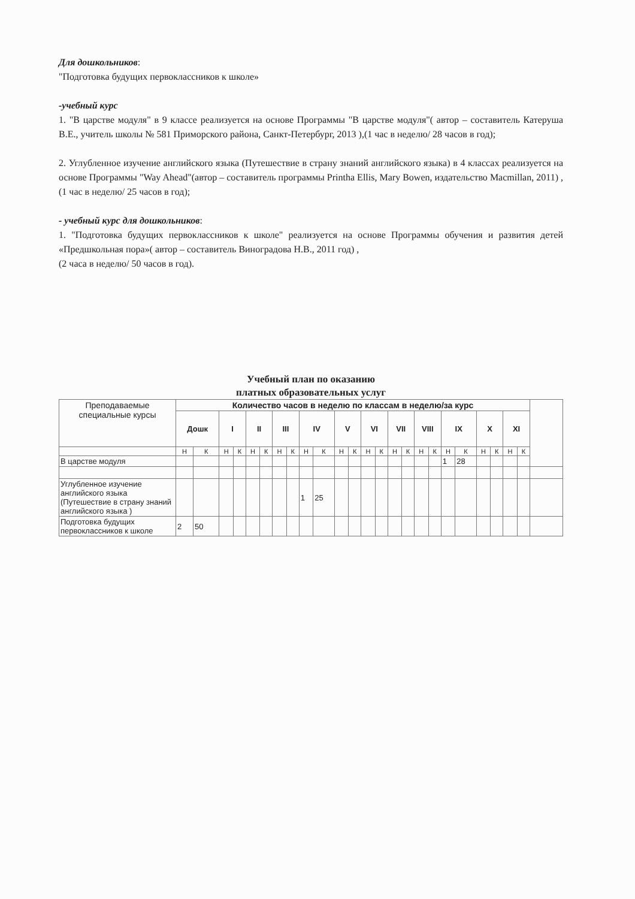Для дошкольников:
"Подготовка будущих первоклассников к школе»
-учебный курс
1. "В царстве модуля" в 9 классе реализуется на основе Программы "В царстве модуля"( автор – составитель Катеруша В.Е., учитель школы № 581 Приморского района, Санкт-Петербург, 2013 ),(1 час в неделю/ 28 часов в год);
2. Углубленное изучение английского языка (Путешествие в страну знаний английского языка) в 4 классах реализуется на основе Программы "Way Ahead"(автор – составитель программы Printha Ellis, Mary Bowen, издательство Macmillan, 2011) ,(1 час в неделю/ 25 часов в год);
- учебный курс для дошкольников:
1. "Подготовка будущих первоклассников к школе" реализуется на основе Программы обучения и развития детей «Предшкольная пора»( автор – составитель Виноградова Н.В., 2011 год) ,
(2 часа в неделю/ 50 часов в год).
Учебный план по оказанию
платных образовательных услуг
| Преподаваемые специальные курсы | Количество часов в неделю по классам в неделю/за курс | | | | | | | | | | | | | | | | | | | | | | | | |
| | Дошк | | I | | II | | III | | IV | | V | | VI | | VII | | VIII | | IX | | X | | XI | | |
| | Н | К | Н | К | Н | К | Н | К | Н | К | Н | К | Н | К | Н | К | Н | К | Н | К | Н | К | Н | К | |
| В царстве модуля | | | | | | | | | | | | | | | | | | | 1 | 28 | | | | | |
| Углубленное изучение английского языка (Путешествие в страну знаний английского языка ) | | | | | | | | | 1 | 25 | | | | | | | | | | | | | | | |
| Подготовка будущих первоклассников к школе | 2 | 50 | | | | | | | | | | | | | | | | | | | | | | | |